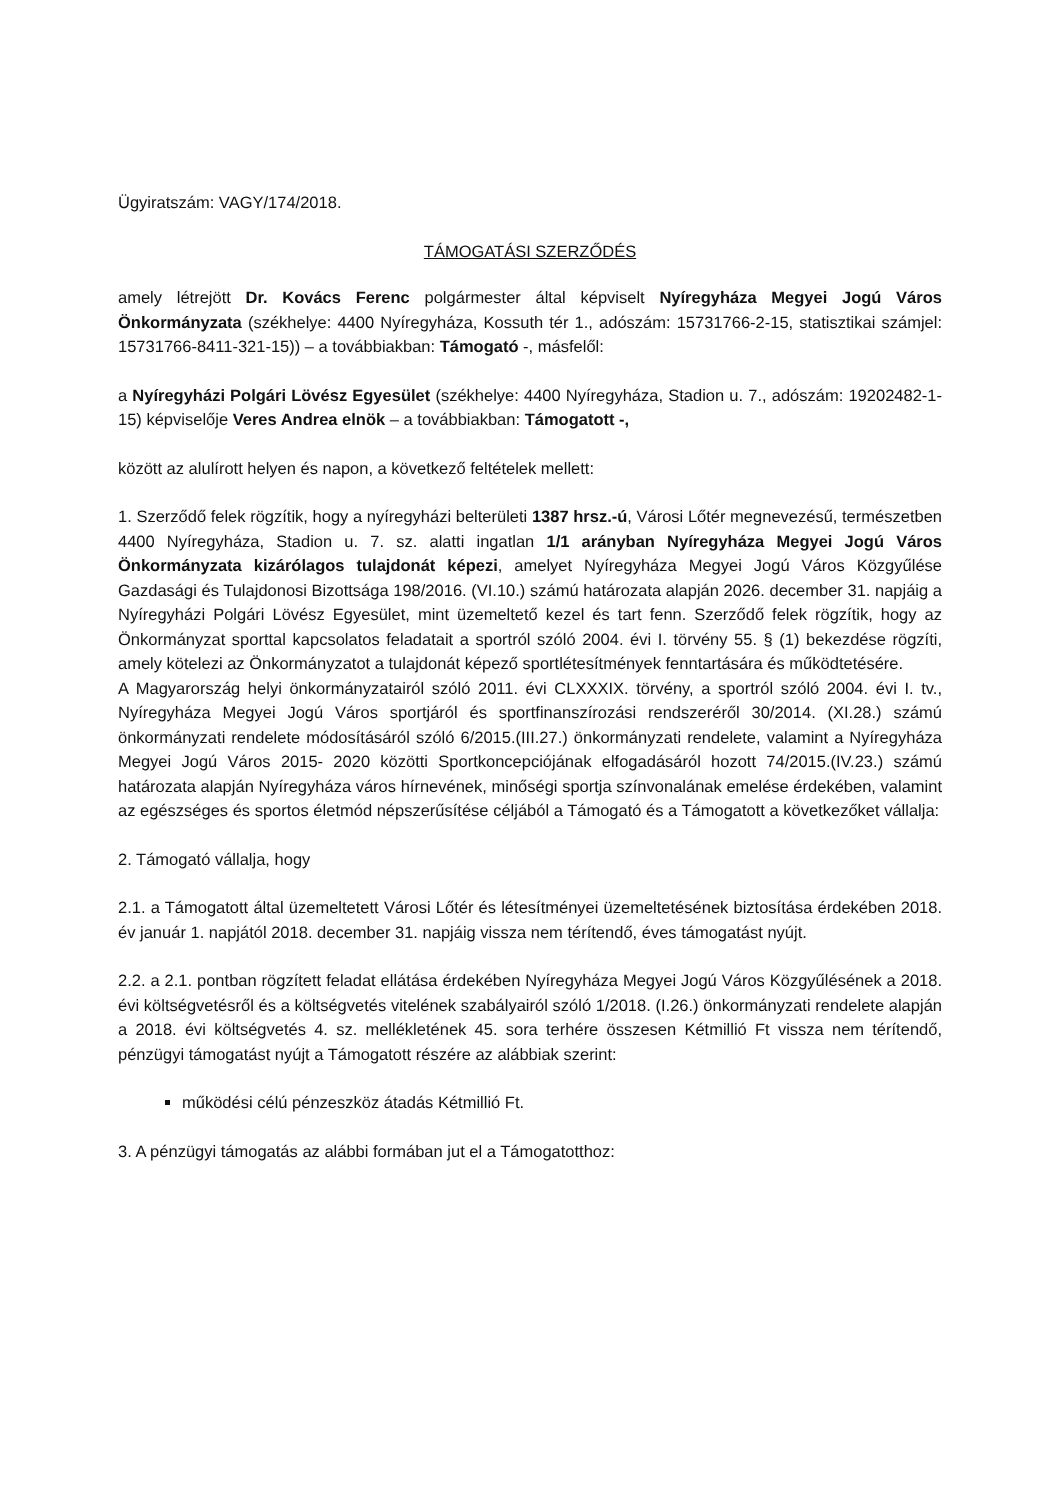Ügyiratszám: VAGY/174/2018.
TÁMOGATÁSI SZERZŐDÉS
amely létrejött Dr. Kovács Ferenc polgármester által képviselt Nyíregyháza Megyei Jogú Város Önkormányzata (székhelye: 4400 Nyíregyháza, Kossuth tér 1., adószám: 15731766-2-15, statisztikai számjel: 15731766-8411-321-15)) – a továbbiakban: Támogató -, másfelől:
a Nyíregyházi Polgári Lövész Egyesület (székhelye: 4400 Nyíregyháza, Stadion u. 7., adószám: 19202482-1-15) képviselője Veres Andrea elnök – a továbbiakban: Támogatott -,
között az alulírott helyen és napon, a következő feltételek mellett:
1. Szerződő felek rögzítik, hogy a nyíregyházi belterületi 1387 hrsz.-ú, Városi Lőtér megnevezésű, természetben 4400 Nyíregyháza, Stadion u. 7. sz. alatti ingatlan 1/1 arányban Nyíregyháza Megyei Jogú Város Önkormányzata kizárólagos tulajdonát képezi, amelyet Nyíregyháza Megyei Jogú Város Közgyűlése Gazdasági és Tulajdonosi Bizottsága 198/2016. (VI.10.) számú határozata alapján 2026. december 31. napjáig a Nyíregyházi Polgári Lövész Egyesület, mint üzemeltető kezel és tart fenn. Szerződő felek rögzítik, hogy az Önkormányzat sporttal kapcsolatos feladatait a sportról szóló 2004. évi I. törvény 55. § (1) bekezdése rögzíti, amely kötelezi az Önkormányzatot a tulajdonát képező sportlétesítmények fenntartására és működtetésére.
A Magyarország helyi önkormányzatairól szóló 2011. évi CLXXXIX. törvény, a sportról szóló 2004. évi I. tv., Nyíregyháza Megyei Jogú Város sportjáról és sportfinanszírozási rendszeréről 30/2014. (XI.28.) számú önkormányzati rendelete módosításáról szóló 6/2015.(III.27.) önkormányzati rendelete, valamint a Nyíregyháza Megyei Jogú Város 2015- 2020 közötti Sportkoncepciójának elfogadásáról hozott 74/2015.(IV.23.) számú határozata alapján Nyíregyháza város hírnevének, minőségi sportja színvonalának emelése érdekében, valamint az egészséges és sportos életmód népszerűsítése céljából a Támogató és a Támogatott a következőket vállalja:
2. Támogató vállalja, hogy
2.1. a Támogatott által üzemeltetett Városi Lőtér és létesítményei üzemeltetésének biztosítása érdekében 2018. év január 1. napjától 2018. december 31. napjáig vissza nem térítendő, éves támogatást nyújt.
2.2. a 2.1. pontban rögzített feladat ellátása érdekében Nyíregyháza Megyei Jogú Város Közgyűlésének a 2018. évi költségvetésről és a költségvetés vitelének szabályairól szóló 1/2018. (I.26.) önkormányzati rendelete alapján a 2018. évi költségvetés 4. sz. mellékletének 45. sora terhére összesen Kétmillió Ft vissza nem térítendő, pénzügyi támogatást nyújt a Támogatott részére az alábbiak szerint:
működési célú pénzeszköz átadás Kétmillió Ft.
3. A pénzügyi támogatás az alábbi formában jut el a Támogatotthoz: